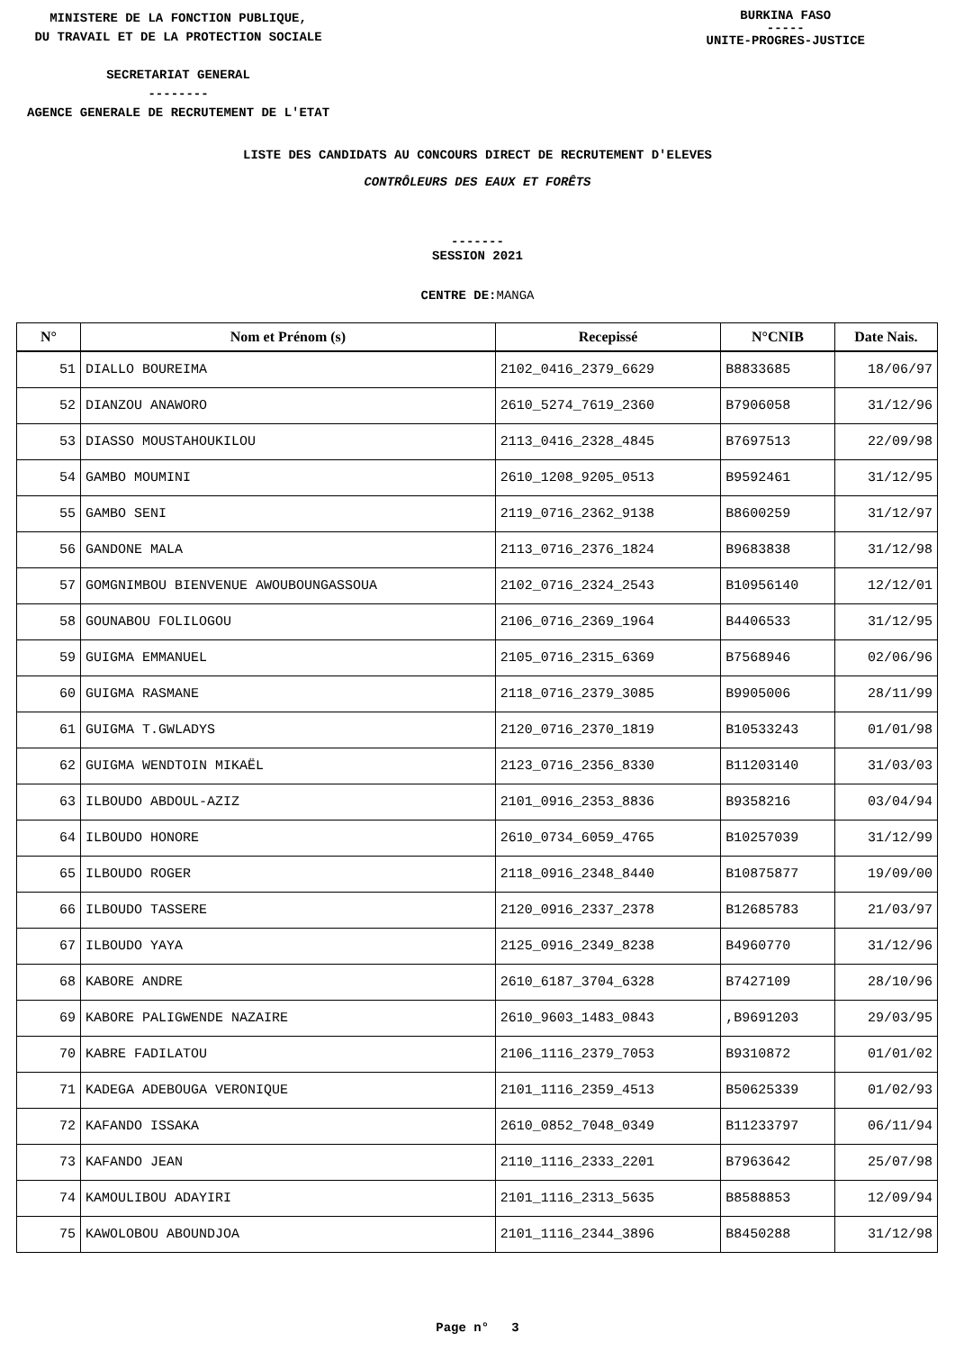MINISTERE DE LA FONCTION PUBLIQUE,
DU TRAVAIL ET DE LA PROTECTION SOCIALE
SECRETARIAT GENERAL
--------
AGENCE GENERALE DE RECRUTEMENT DE L'ETAT
BURKINA FASO
-----
UNITE-PROGRES-JUSTICE
LISTE DES CANDIDATS AU CONCOURS DIRECT DE RECRUTEMENT D'ELEVES
CONTRÔLEURS DES EAUX ET FORÊTS
-------
SESSION 2021
CENTRE DE:MANGA
| N° | Nom et Prénom (s) | Recepissé | N°CNIB | Date Nais. |
| --- | --- | --- | --- | --- |
| 51 | DIALLO BOUREIMA | 2102_0416_2379_6629 | B8833685 | 18/06/97 |
| 52 | DIANZOU ANAWORO | 2610_5274_7619_2360 | B7906058 | 31/12/96 |
| 53 | DIASSO MOUSTAHOUKILOU | 2113_0416_2328_4845 | B7697513 | 22/09/98 |
| 54 | GAMBO MOUMINI | 2610_1208_9205_0513 | B9592461 | 31/12/95 |
| 55 | GAMBO SENI | 2119_0716_2362_9138 | B8600259 | 31/12/97 |
| 56 | GANDONE MALA | 2113_0716_2376_1824 | B9683838 | 31/12/98 |
| 57 | GOMGNIMBOU BIENVENUE AWOUBOUNGASSOUA | 2102_0716_2324_2543 | B10956140 | 12/12/01 |
| 58 | GOUNABOU FOLILOGOU | 2106_0716_2369_1964 | B4406533 | 31/12/95 |
| 59 | GUIGMA EMMANUEL | 2105_0716_2315_6369 | B7568946 | 02/06/96 |
| 60 | GUIGMA RASMANE | 2118_0716_2379_3085 | B9905006 | 28/11/99 |
| 61 | GUIGMA T.GWLADYS | 2120_0716_2370_1819 | B10533243 | 01/01/98 |
| 62 | GUIGMA WENDTOIN MIKAËL | 2123_0716_2356_8330 | B11203140 | 31/03/03 |
| 63 | ILBOUDO ABDOUL-AZIZ | 2101_0916_2353_8836 | B9358216 | 03/04/94 |
| 64 | ILBOUDO HONORE | 2610_0734_6059_4765 | B10257039 | 31/12/99 |
| 65 | ILBOUDO ROGER | 2118_0916_2348_8440 | B10875877 | 19/09/00 |
| 66 | ILBOUDO TASSERE | 2120_0916_2337_2378 | B12685783 | 21/03/97 |
| 67 | ILBOUDO YAYA | 2125_0916_2349_8238 | B4960770 | 31/12/96 |
| 68 | KABORE ANDRE | 2610_6187_3704_6328 | B7427109 | 28/10/96 |
| 69 | KABORE PALIGWENDE NAZAIRE | 2610_9603_1483_0843 | ,B9691203 | 29/03/95 |
| 70 | KABRE FADILATOU | 2106_1116_2379_7053 | B9310872 | 01/01/02 |
| 71 | KADEGA ADEBOUGA VERONIQUE | 2101_1116_2359_4513 | B50625339 | 01/02/93 |
| 72 | KAFANDO ISSAKA | 2610_0852_7048_0349 | B11233797 | 06/11/94 |
| 73 | KAFANDO JEAN | 2110_1116_2333_2201 | B7963642 | 25/07/98 |
| 74 | KAMOULIBOU ADAYIRI | 2101_1116_2313_5635 | B8588853 | 12/09/94 |
| 75 | KAWOLOBOU ABOUNDJOA | 2101_1116_2344_3896 | B8450288 | 31/12/98 |
Page n° 3